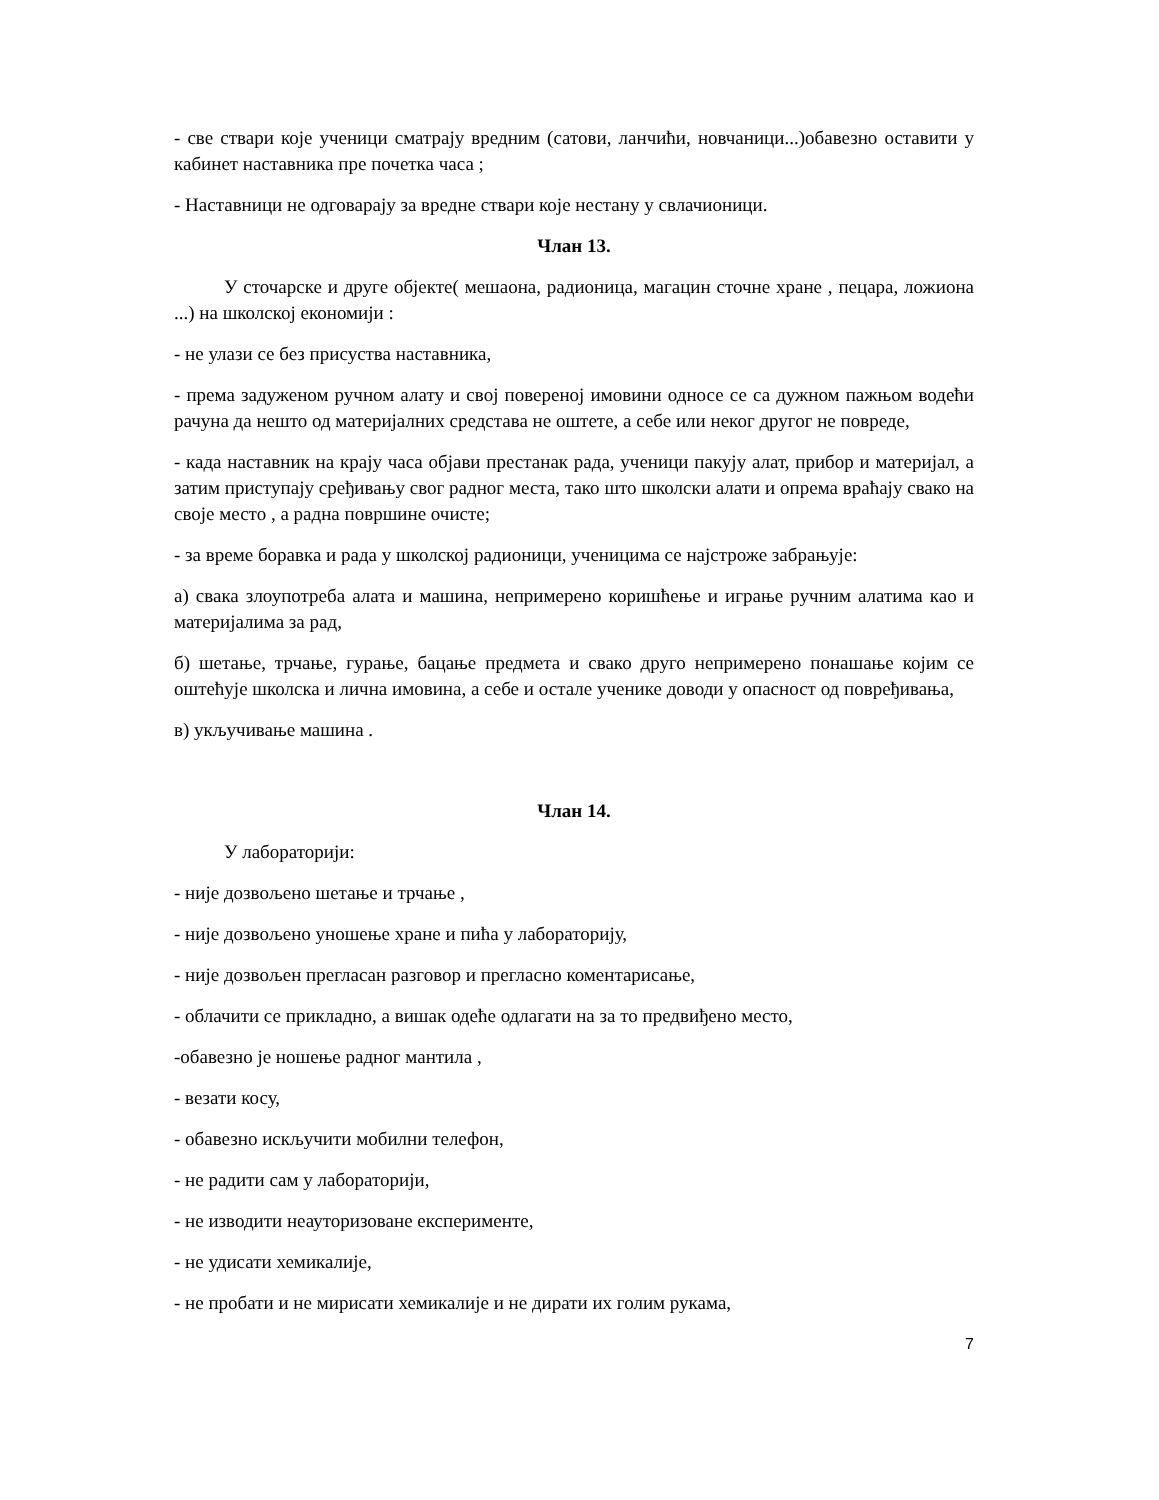- све ствари које ученици сматрају вредним (сатови, ланчићи, новчаници...)обавезно оставити у кабинет наставника пре почетка часа ;
- Наставници не одговарају за вредне ствари које нестану у свлачионици.
Члан 13.
У сточарске и друге објекте( мешаона, радионица, магацин сточне хране , пецара, ложиона ...) на школској економији :
- не улази се без присуства наставника,
- према задуженом ручном алату и свој повереној имовини односе се са дужном пажњом водећи рачуна да нешто од материјалних средстава не оштете, а себе или неког другог не повреде,
- када наставник на крају часа објави престанак рада, ученици пакују алат, прибор и материјал, а затим приступају срeђивању свог радног места, тако што школски алати и опрема враћају свако на своје место , а радна површине очисте;
- за време боравка и рада у школској радионици, ученицима се најстроже забрањује:
а) свака злоупотреба алата и машина, непримерено коришћење и играње ручним алатима као и материјалима за рад,
б) шетање, трчање, гурање, бацање предмета и свако друго непримерено понашање којим се оштећује школска и лична имовина, а себе и остале ученике доводи у опасност од повређивања,
в) укључивање машина .
Члан 14.
У лабораторији:
- није дозвољено шетање и трчање ,
- није дозвољено уношење хране и пића у лабораторију,
- није дозвољен прегласан разговор и прегласно коментарисање,
- облачити се прикладно, а вишак одеће одлагати на за то предвиђено место,
-обавезно је ношење радног мантила ,
- везати косу,
- обавезно искључити мобилни телефон,
- не радити сам у лабораторији,
- не изводити неауторизоване експерименте,
- не удисати хемикалије,
- не пробати и не мирисати хемикалије и не дирати их голим рукама,
7